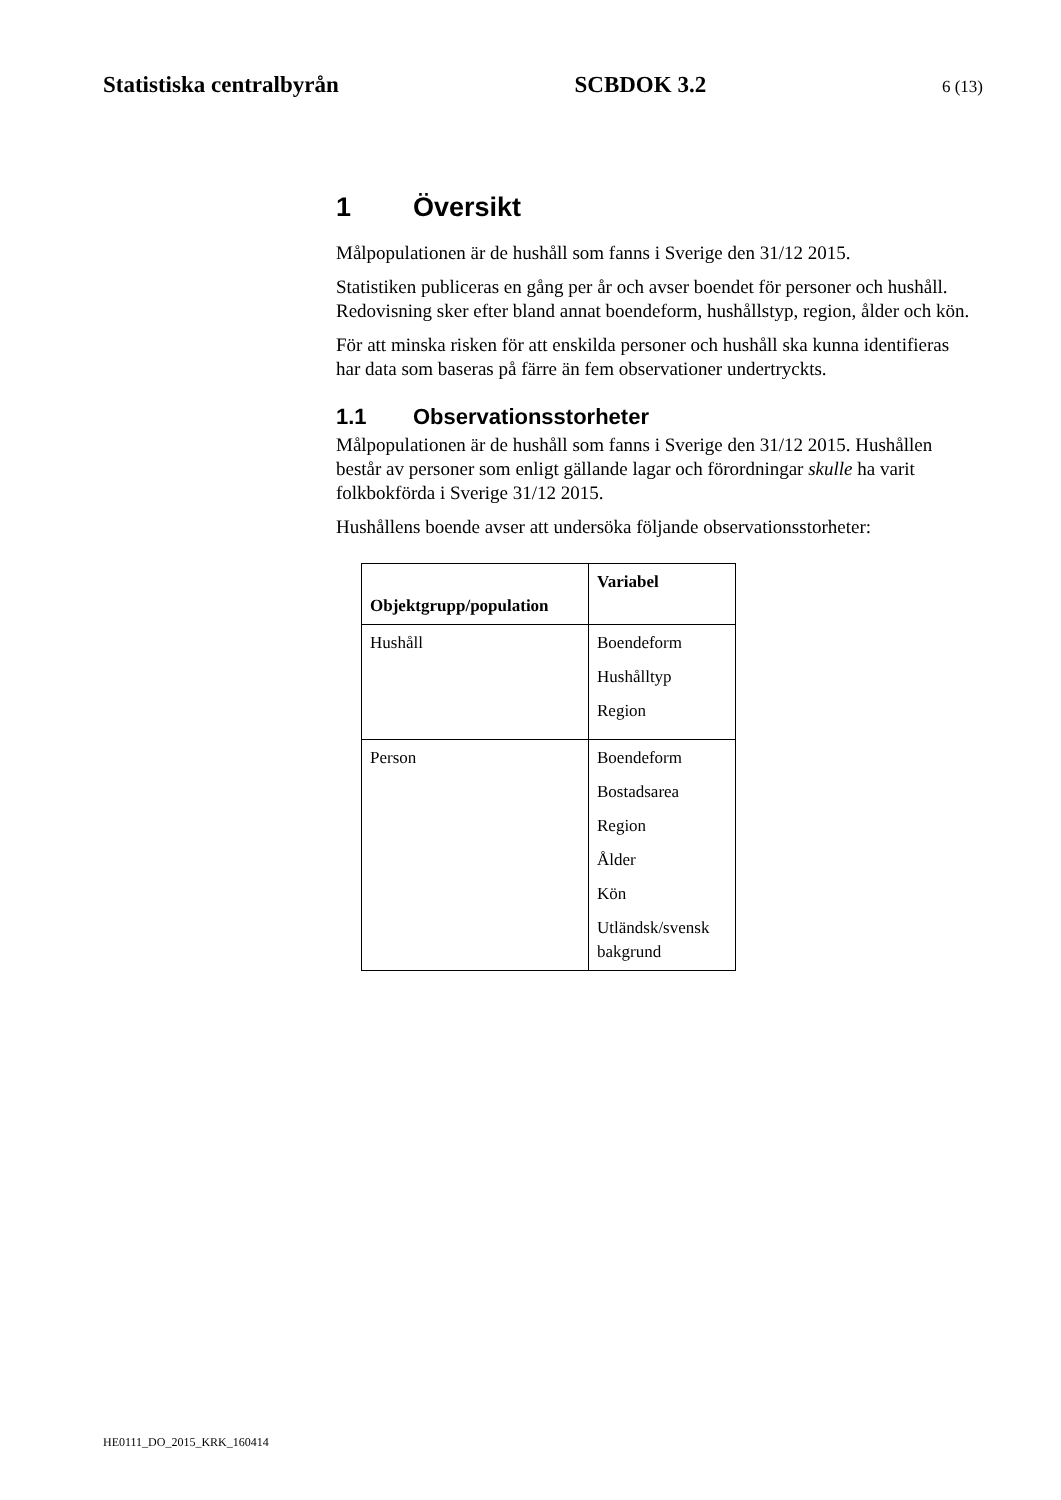Statistiska centralbyrån SCBDOK 3.2 6 (13)
1 Översikt
Målpopulationen är de hushåll som fanns i Sverige den 31/12 2015.
Statistiken publiceras en gång per år och avser boendet för personer och hushåll. Redovisning sker efter bland annat boendeform, hushållstyp, region, ålder och kön.
För att minska risken för att enskilda personer och hushåll ska kunna identifieras har data som baseras på färre än fem observationer undertryckts.
1.1 Observationsstorheter
Målpopulationen är de hushåll som fanns i Sverige den 31/12 2015. Hushållen består av personer som enligt gällande lagar och förordningar skulle ha varit folkbokförda i Sverige 31/12 2015.
Hushållens boende avser att undersöka följande observationsstorheter:
| Objektgrupp/population | Variabel |
| --- | --- |
| Hushåll | Boendeform Hushålltyp Region |
| Person | Boendeform Bostadsarea Region Ålder Kön Utländsk/svensk bakgrund |
HE0111_DO_2015_KRK_160414